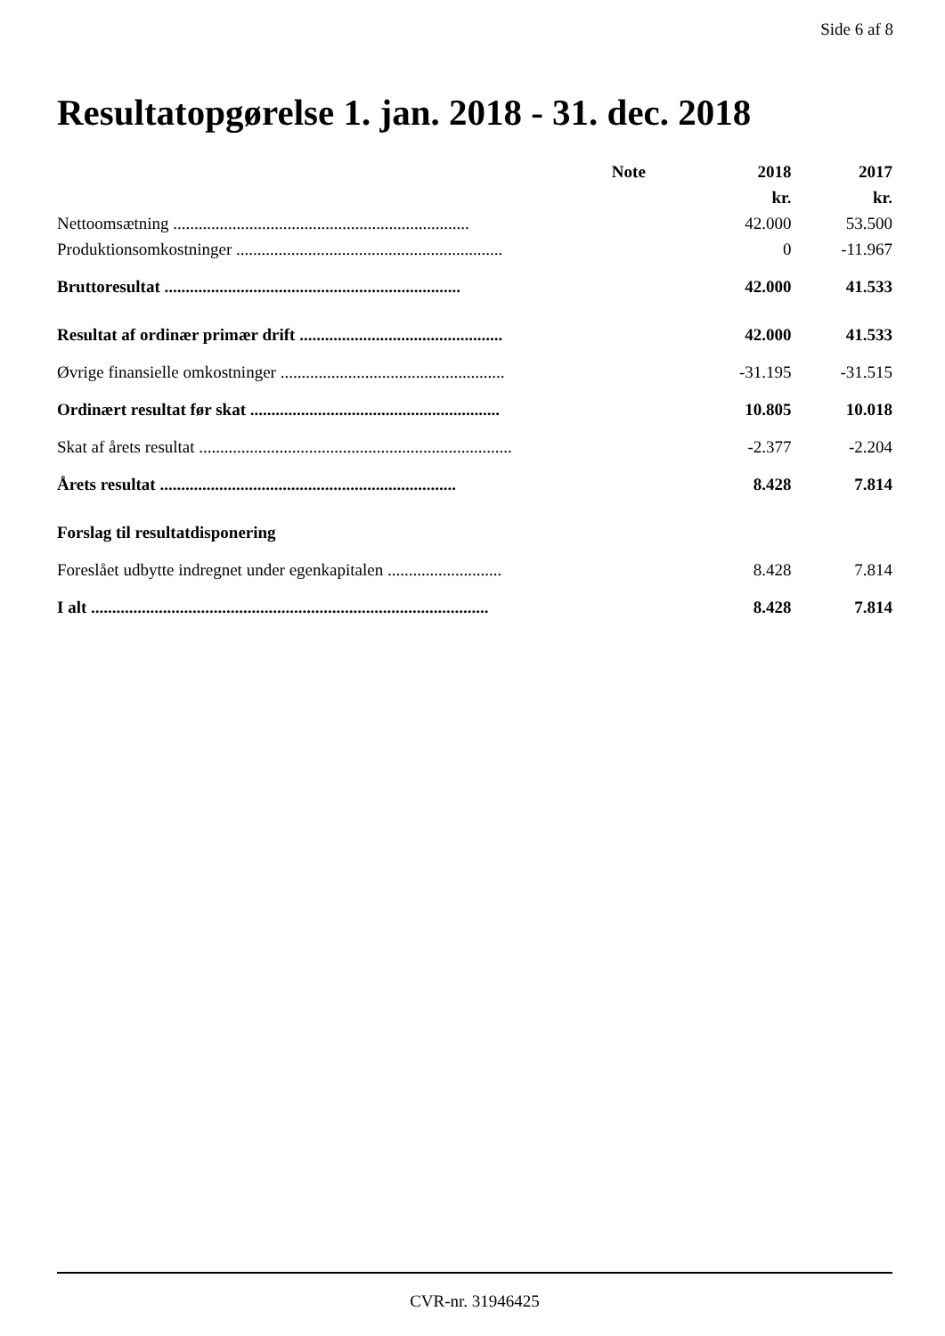Side 6 af 8
Resultatopgørelse 1. jan. 2018 - 31. dec. 2018
| | Note | 2018 | 2017 |
| --- | --- | --- | --- |
| | | kr. | kr. |
| Nettoomsætning ...................................................................... | | 42.000 | 53.500 |
| Produktionsomkostninger ............................................................... | | 0 | -11.967 |
| Bruttoresultat ...................................................................... | | 42.000 | 41.533 |
| Resultat af ordinær primær drift ................................................ | | 42.000 | 41.533 |
| Øvrige finansielle omkostninger ..................................................... | | -31.195 | -31.515 |
| Ordinært resultat før skat ........................................................... | | 10.805 | 10.018 |
| Skat af årets resultat .......................................................................... | | -2.377 | -2.204 |
| Årets resultat ...................................................................... | | 8.428 | 7.814 |
| Forslag til resultatdisponering | | | |
| Foreslået udbytte indregnet under egenkapitalen ........................... | | 8.428 | 7.814 |
| I alt .............................................................................................. | | 8.428 | 7.814 |
CVR-nr. 31946425